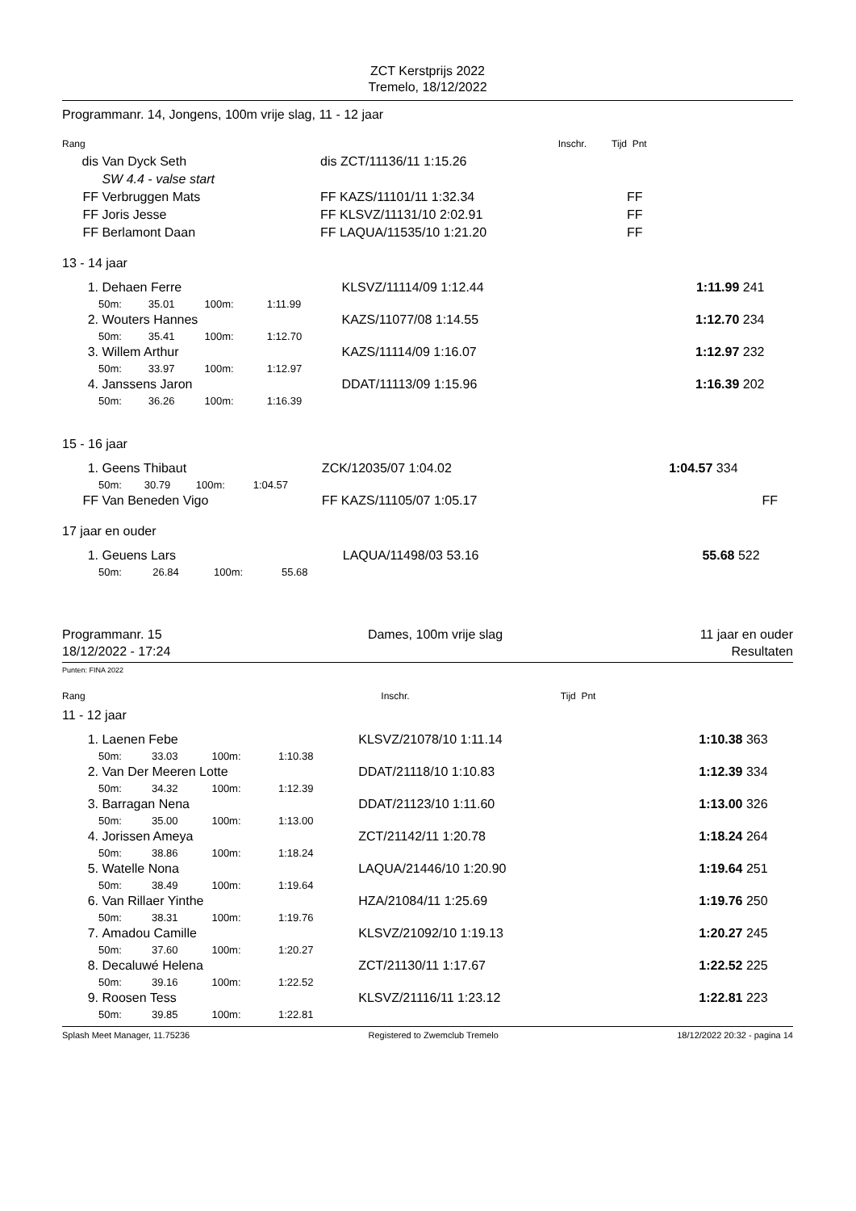ZCT Kerstprijs 2022
Tremelo, 18/12/2022
Programmanr. 14, Jongens, 100m vrije slag, 11 - 12 jaar
| Rang | | | Inschr. | | Tijd | Pnt |
| dis | Van Dyck Seth | dis ZCT/11136/11 1:15.26 | | | | |
| | SW 4.4 - valse start | | | | | |
| FF | Verbruggen Mats | FF KAZS/11101/11 1:32.34 | | | | FF |
| FF | Joris Jesse | FF KLSVZ/11131/10 2:02.91 | | | | FF |
| FF | Berlamont Daan | FF LAQUA/11535/10 1:21.20 | | | | FF |
13 - 14 jaar
| 1. | Dehaen Ferre | | | | | KLSVZ/11114/09 1:12.44 | 1:11.99 | 241 |
| | 50m: | 35.01 | 100m: | 1:11.99 | | | | |
| 2. | Wouters Hannes | | | | | KAZS/11077/08 1:14.55 | 1:12.70 | 234 |
| | 50m: | 35.41 | 100m: | 1:12.70 | | | | |
| 3. | Willem Arthur | | | | | KAZS/11114/09 1:16.07 | 1:12.97 | 232 |
| | 50m: | 33.97 | 100m: | 1:12.97 | | | | |
| 4. | Janssens Jaron | | | | | DDAT/11113/09 1:15.96 | 1:16.39 | 202 |
| | 50m: | 36.26 | 100m: | 1:16.39 | | | | |
15 - 16 jaar
| 1. | Geens Thibaut | | | | | ZCK/12035/07 1:04.02 | 1:04.57 | 334 | |
| | 50m: | 30.79 | 100m: | 1:04.57 | | | | | |
| FF | Van Beneden Vigo | | | | | FF KAZS/11105/07 1:05.17 | | | FF |
17 jaar en ouder
| 1. | Geuens Lars | | | | | LAQUA/11498/03 53.16 | 55.68 | 522 |
| | 50m: | 26.84 | 100m: | 55.68 | | | | |
Programmanr. 15
18/12/2022 - 17:24
Dames, 100m vrije slag 11 jaar en ouder
Resultaten
Punten: FINA 2022
| Rang | | Inschr. | Tijd | Pnt |
11 - 12 jaar
| 1. | Laenen Febe | | | | | KLSVZ/21078/10 1:11.14 | 1:10.38 | 363 |
| | 50m: | 33.03 | 100m: | 1:10.38 | | | | |
| 2. | Van Der Meeren Lotte | | | | | DDAT/21118/10 1:10.83 | 1:12.39 | 334 |
| | 50m: | 34.32 | 100m: | 1:12.39 | | | | |
| 3. | Barragan Nena | | | | | DDAT/21123/10 1:11.60 | 1:13.00 | 326 |
| | 50m: | 35.00 | 100m: | 1:13.00 | | | | |
| 4. | Jorissen Ameya | | | | | ZCT/21142/11 1:20.78 | 1:18.24 | 264 |
| | 50m: | 38.86 | 100m: | 1:18.24 | | | | |
| 5. | Watelle Nona | | | | | LAQUA/21446/10 1:20.90 | 1:19.64 | 251 |
| | 50m: | 38.49 | 100m: | 1:19.64 | | | | |
| 6. | Van Rillaer Yinthe | | | | | HZA/21084/11 1:25.69 | 1:19.76 | 250 |
| | 50m: | 38.31 | 100m: | 1:19.76 | | | | |
| 7. | Amadou Camille | | | | | KLSVZ/21092/10 1:19.13 | 1:20.27 | 245 |
| | 50m: | 37.60 | 100m: | 1:20.27 | | | | |
| 8. | Decaluwé Helena | | | | | ZCT/21130/11 1:17.67 | 1:22.52 | 225 |
| | 50m: | 39.16 | 100m: | 1:22.52 | | | | |
| 9. | Roosen Tess | | | | | KLSVZ/21116/11 1:23.12 | 1:22.81 | 223 |
| | 50m: | 39.85 | 100m: | 1:22.81 | | | | |
Splash Meet Manager, 11.75236 Registered to Zwemclub Tremelo 18/12/2022 20:32 - pagina 14